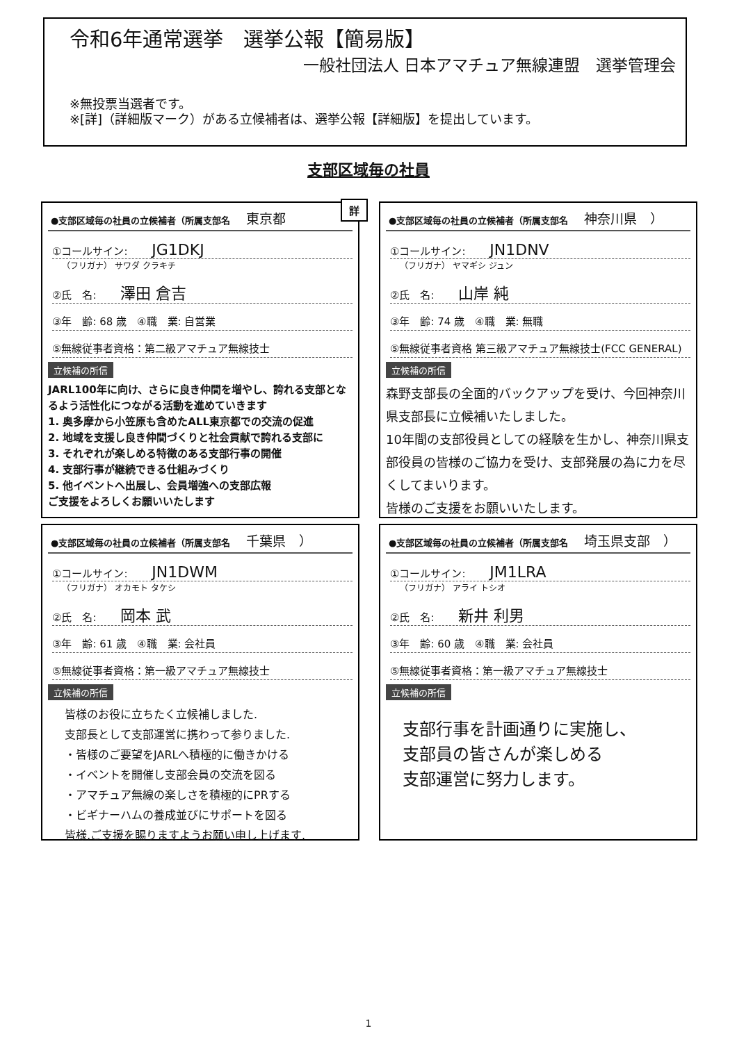令和6年通常選挙　選挙公報【簡易版】
一般社団法人 日本アマチュア無線連盟　選挙管理会
※無投票当選者です。
※[詳]（詳細版マーク）がある立候補者は、選挙公報【詳細版】を提出しています。
支部区域毎の社員
詳
●支部区域毎の社員の立候補者（所属支部名 東京都
①コールサイン: JG1DKJ
（フリガナ） サワダ クラキチ
②氏　名: 澤田 倉吉
③年　齢: 68 歳　④職　業: 自営業
⑤無線従事者資格：第二級アマチュア無線技士
立候補の所信
JARL100年に向け、さらに良き仲間を増やし、誇れる支部となるよう活性化につながる活動を進めていきます
1. 奥多摩から小笠原も含めたALL東京都での交流の促進
2. 地域を支援し良き仲間づくりと社会貢献で誇れる支部に
3. それぞれが楽しめる特徴のある支部行事の開催
4. 支部行事が継続できる仕組みづくり
5. 他イベントへ出展し、会員増強への支部広報
ご支援をよろしくお願いいたします
●支部区域毎の社員の立候補者（所属支部名 神奈川県　）
①コールサイン: JN1DNV
（フリガナ） ヤマギシ ジュン
②氏　名: 山岸 純
③年　齢: 74 歳　④職　業: 無職
⑤無線従事者資格 第三級アマチュア無線技士(FCC GENERAL)
立候補の所信
森野支部長の全面的バックアップを受け、今回神奈川県支部長に立候補いたしました。
10年間の支部役員としての経験を生かし、神奈川県支部役員の皆様のご協力を受け、支部発展の為に力を尽くしてまいります。
皆様のご支援をお願いいたします。
●支部区域毎の社員の立候補者（所属支部名 千葉県　）
①コールサイン: JN1DWM
（フリガナ） オカモト タケシ
②氏　名: 岡本 武
③年　齢: 61 歳　④職　業: 会社員
⑤無線従事者資格：第一級アマチュア無線技士
立候補の所信
皆様のお役に立ちたく立候補しました.
支部長として支部運営に携わって参りました.
・皆様のご要望をJARLへ積極的に働きかける
・イベントを開催し支部会員の交流を図る
・アマチュア無線の楽しさを積極的にPRする
・ビギナーハムの養成並びにサポートを図る
皆様,ご支援を賜りますようお願い申し上げます.
●支部区域毎の社員の立候補者（所属支部名 埼玉県支部　）
①コールサイン: JM1LRA
（フリガナ） アライ トシオ
②氏　名: 新井 利男
③年　齢: 60 歳　④職　業: 会社員
⑤無線従事者資格：第一級アマチュア無線技士
立候補の所信
支部行事を計画通りに実施し、
支部員の皆さんが楽しめる
支部運営に努力します。
1